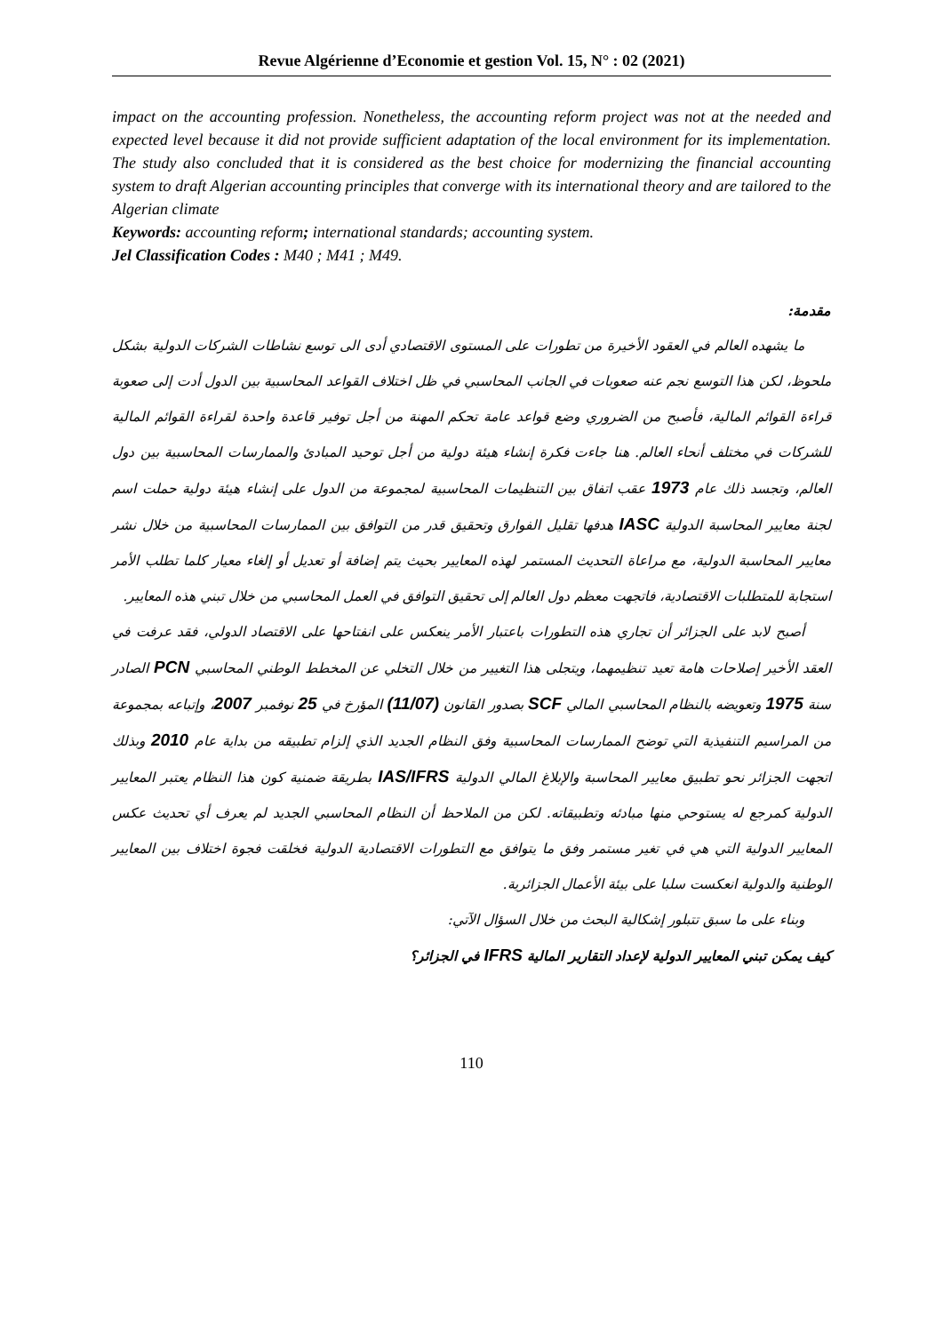Revue Algérienne d’Economie et gestion Vol. 15, N° : 02 (2021)
impact on the accounting profession. Nonetheless, the accounting reform project was not at the needed and expected level because it did not provide sufficient adaptation of the local environment for its implementation. The study also concluded that it is considered as the best choice for modernizing the financial accounting system to draft Algerian accounting principles that converge with its international theory and are tailored to the Algerian climate
Keywords: accounting reform; international standards; accounting system.
Jel Classification Codes : M40 ; M41 ; M49.
مقدمة:
ما يشهده العالم في العقود الأخيرة من تطورات على المستوى الاقتصادي أدى الى توسع نشاطات الشركات الدولية بشكل ملحوظ، لكن هذا التوسع نجم عنه صعوبات في الجانب المحاسبي في ظل اختلاف القواعد المحاسبية بين الدول أدت إلى صعوبة قراءة القوائم المالية، فأصبح من الضروري وضع قواعد عامة تحكم المهنة من أجل توفير قاعدة واحدة لقراءة القوائم المالية للشركات في مختلف أنحاء العالم. هنا جاءت فكرة إنشاء هيئة دولية من أجل توحيد المبادئ والممارسات المحاسبية بين دول العالم، وتجسد ذلك عام 1973 عقب اتفاق بين التنظيمات المحاسبية لمجموعة من الدول على إنشاء هيئة دولية حملت اسم لجنة معايير المحاسبة الدولية IASC هدفها تقليل الفوارق وتحقيق قدر من التوافق بين الممارسات المحاسبية من خلال نشر معايير المحاسبة الدولية، مع مراعاة التحديث المستمر لهذه المعايير بحيث يتم إضافة أو تعديل أو إلغاء معيار كلما تطلب الأمر استجابة للمتطلبات الاقتصادية، فاتجهت معظم دول العالم إلى تحقيق التوافق في العمل المحاسبي من خلال تبني هذه المعايير.
أصبح لابد على الجزائر أن تجاري هذه التطورات باعتبار الأمر ينعكس على انفتاحها على الاقتصاد الدولي، فقد عرفت في العقد الأخير إصلاحات هامة تعيد تنظيمهما، ويتجلى هذا التغيير من خلال التخلي عن المخطط الوطني المحاسبي PCN الصادر سنة 1975 وتعويضه بالنظام المحاسبي المالي SCF بصدور القانون (11/07) المؤرخ في 25 نوفمبر 2007، وإتباعه بمجموعة من المراسيم التنفيذية التي توضح الممارسات المحاسبية وفق النظام الجديد الذي إلزام تطبيقه من بداية عام 2010 وبذلك اتجهت الجزائر نحو تطبيق معايير المحاسبة والإبلاغ المالي الدولية IAS/IFRS بطريقة ضمنية كون هذا النظام يعتبر المعايير الدولية كمرجع له يستوحي منها مبادئه وتطبيقاته. لكن من الملاحظ أن النظام المحاسبي الجديد لم يعرف أي تحديث عكس المعايير الدولية التي هي في تغير مستمر وفق ما يتوافق مع التطورات الاقتصادية الدولية فخلقت فجوة اختلاف بين المعايير الوطنية والدولية انعكست سلبا على بيئة الأعمال الجزائرية.
وبناء على ما سبق تتبلور إشكالية البحث من خلال السؤال الآتي:
كيف يمكن تبني المعايير الدولية لإعداد التقارير المالية IFRS في الجزائر؟
110